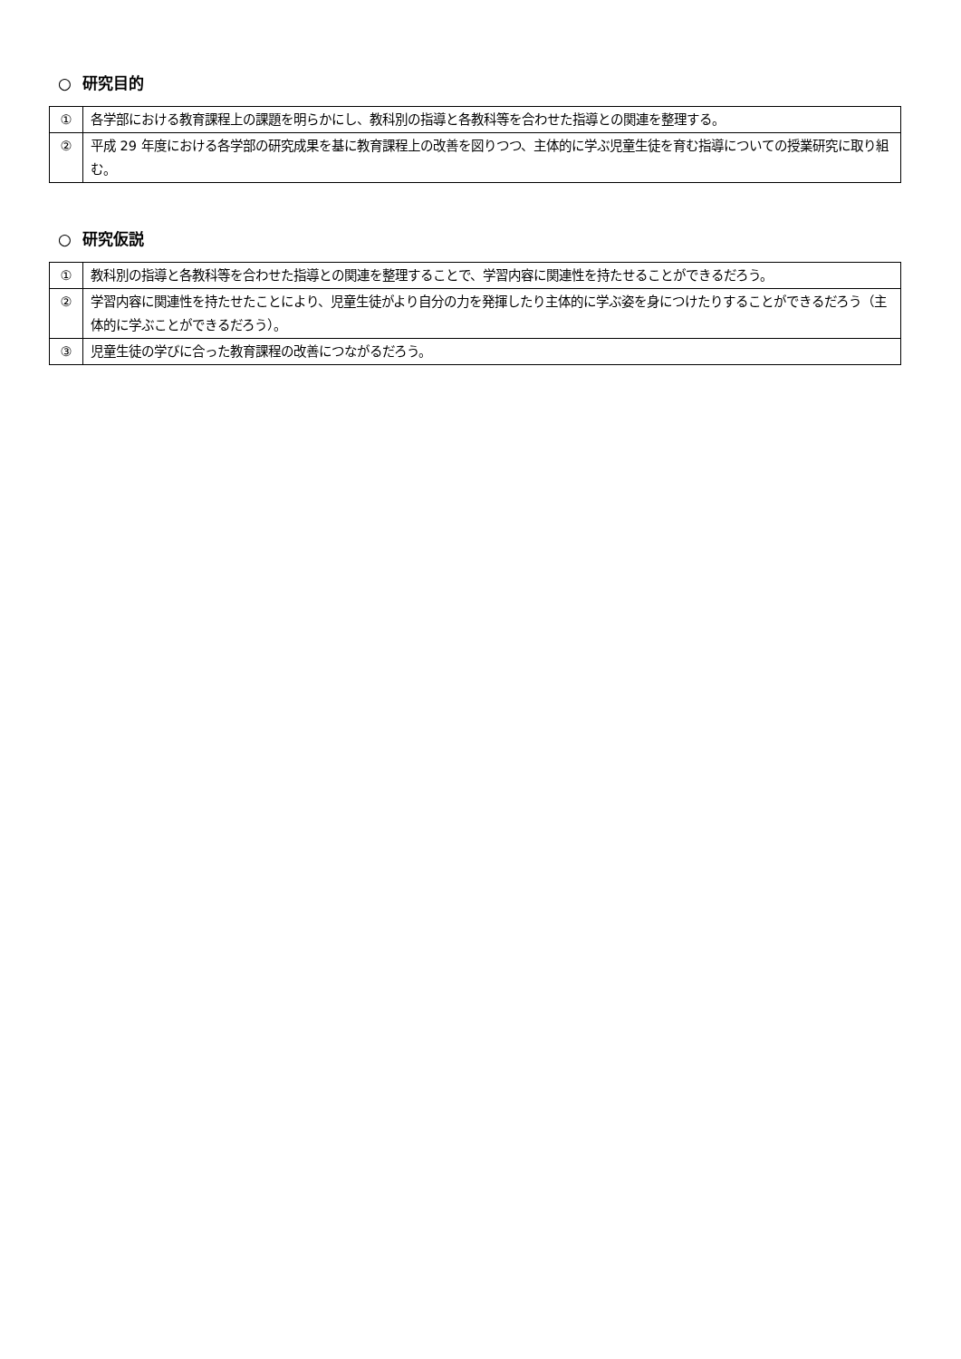○ 研究目的
| ① | 各学部における教育課程上の課題を明らかにし、教科別の指導と各教科等を合わせた指導との関連を整理する。 |
| ② | 平成 29 年度における各学部の研究成果を基に教育課程上の改善を図りつつ、主体的に学ぶ児童生徒を育む指導についての授業研究に取り組む。 |
○ 研究仮説
| ① | 教科別の指導と各教科等を合わせた指導との関連を整理することで、学習内容に関連性を持たせることができるだろう。 |
| ② | 学習内容に関連性を持たせたことにより、児童生徒がより自分の力を発揮したり主体的に学ぶ姿を身につけたりすることができるだろう（主体的に学ぶことができるだろう）。 |
| ③ | 児童生徒の学びに合った教育課程の改善につながるだろう。 |